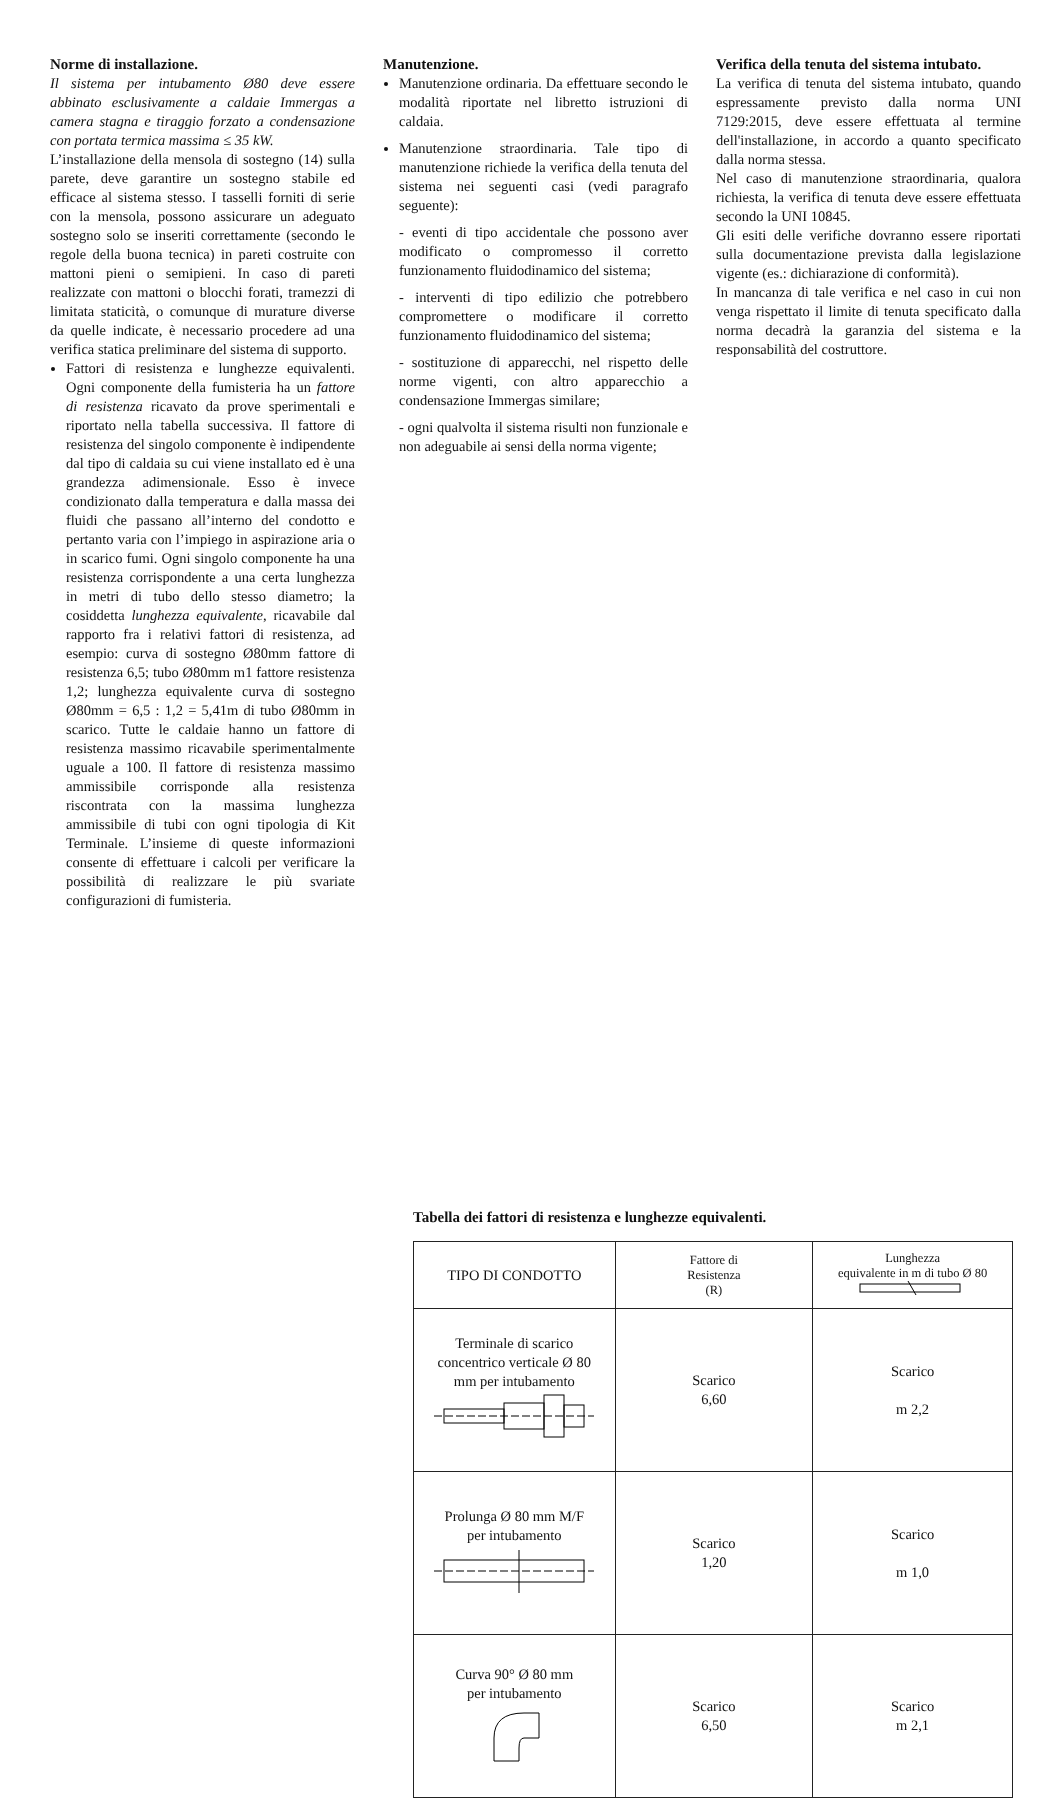Norme di installazione.
Il sistema per intubamento Ø80 deve essere abbinato esclusivamente a caldaie Immergas a camera stagna e tiraggio forzato a condensazione con portata termica massima ≤ 35 kW.
L’installazione della mensola di sostegno (14) sulla parete, deve garantire un sostegno stabile ed efficace al sistema stesso. I tasselli forniti di serie con la mensola, possono assicurare un adeguato sostegno solo se inseriti correttamente (secondo le regole della buona tecnica) in pareti costruite con mattoni pieni o semipieni. In caso di pareti realizzate con mattoni o blocchi forati, tramezzi di limitata staticità, o comunque di murature diverse da quelle indicate, è necessario procedere ad una verifica statica preliminare del sistema di supporto.
Fattori di resistenza e lunghezze equivalenti. Ogni componente della fumisteria ha un fattore di resistenza ricavato da prove sperimentali e riportato nella tabella successiva. Il fattore di resistenza del singolo componente è indipendente dal tipo di caldaia su cui viene installato ed è una grandezza adimensionale. Esso è invece condizionato dalla temperatura e dalla massa dei fluidi che passano all’interno del condotto e pertanto varia con l’impiego in aspirazione aria o in scarico fumi. Ogni singolo componente ha una resistenza corrispondente a una certa lunghezza in metri di tubo dello stesso diametro; la cosiddetta lunghezza equivalente, ricavabile dal rapporto fra i relativi fattori di resistenza, ad esempio: curva di sostegno Ø80mm fattore di resistenza 6,5; tubo Ø80mm m1 fattore resistenza 1,2; lunghezza equivalente curva di sostegno Ø80mm = 6,5 : 1,2 = 5,41m di tubo Ø80mm in scarico. Tutte le caldaie hanno un fattore di resistenza massimo ricavabile sperimentalmente uguale a 100. Il fattore di resistenza massimo ammissibile corrisponde alla resistenza riscontrata con la massima lunghezza ammissibile di tubi con ogni tipologia di Kit Terminale. L’insieme di queste informazioni consente di effettuare i calcoli per verificare la possibilità di realizzare le più svariate configurazioni di fumisteria.
Manutenzione.
Manutenzione ordinaria. Da effettuare secondo le modalità riportate nel libretto istruzioni di caldaia.
Manutenzione straordinaria. Tale tipo di manutenzione richiede la verifica della tenuta del sistema nei seguenti casi (vedi paragrafo seguente):
- eventi di tipo accidentale che possono aver modificato o compromesso il corretto funzionamento fluidodinamico del sistema;
- interventi di tipo edilizio che potrebbero compromettere o modificare il corretto funzionamento fluidodinamico del sistema;
- sostituzione di apparecchi, nel rispetto delle norme vigenti, con altro apparecchio a condensazione Immergas similare;
- ogni qualvolta il sistema risulti non funzionale e non adeguabile ai sensi della norma vigente;
Verifica della tenuta del sistema intubato.
La verifica di tenuta del sistema intubato, quando espressamente previsto dalla norma UNI 7129:2015, deve essere effettuata al termine dell'installazione, in accordo a quanto specificato dalla norma stessa.
Nel caso di manutenzione straordinaria, qualora richiesta, la verifica di tenuta deve essere effettuata secondo la UNI 10845.
Gli esiti delle verifiche dovranno essere riportati sulla documentazione prevista dalla legislazione vigente (es.: dichiarazione di conformità).
In mancanza di tale verifica e nel caso in cui non venga rispettato il limite di tenuta specificato dalla norma decadrà la garanzia del sistema e la responsabilità del costruttore.
Tabella dei fattori di resistenza e lunghezze equivalenti.
| TIPO DI CONDOTTO | Fattore di Resistenza (R) | Lunghezza equivalente in m di tubo Ø 80 |
| --- | --- | --- |
| Terminale di scarico concentrico verticale Ø 80 mm per intubamento | Scarico 6,60 | Scarico m 2,2 |
| Prolunga Ø 80 mm M/F per intubamento | Scarico 1,20 | Scarico m 1,0 |
| Curva 90° Ø 80 mm per intubamento | Scarico 6,50 | Scarico m 2,1 |